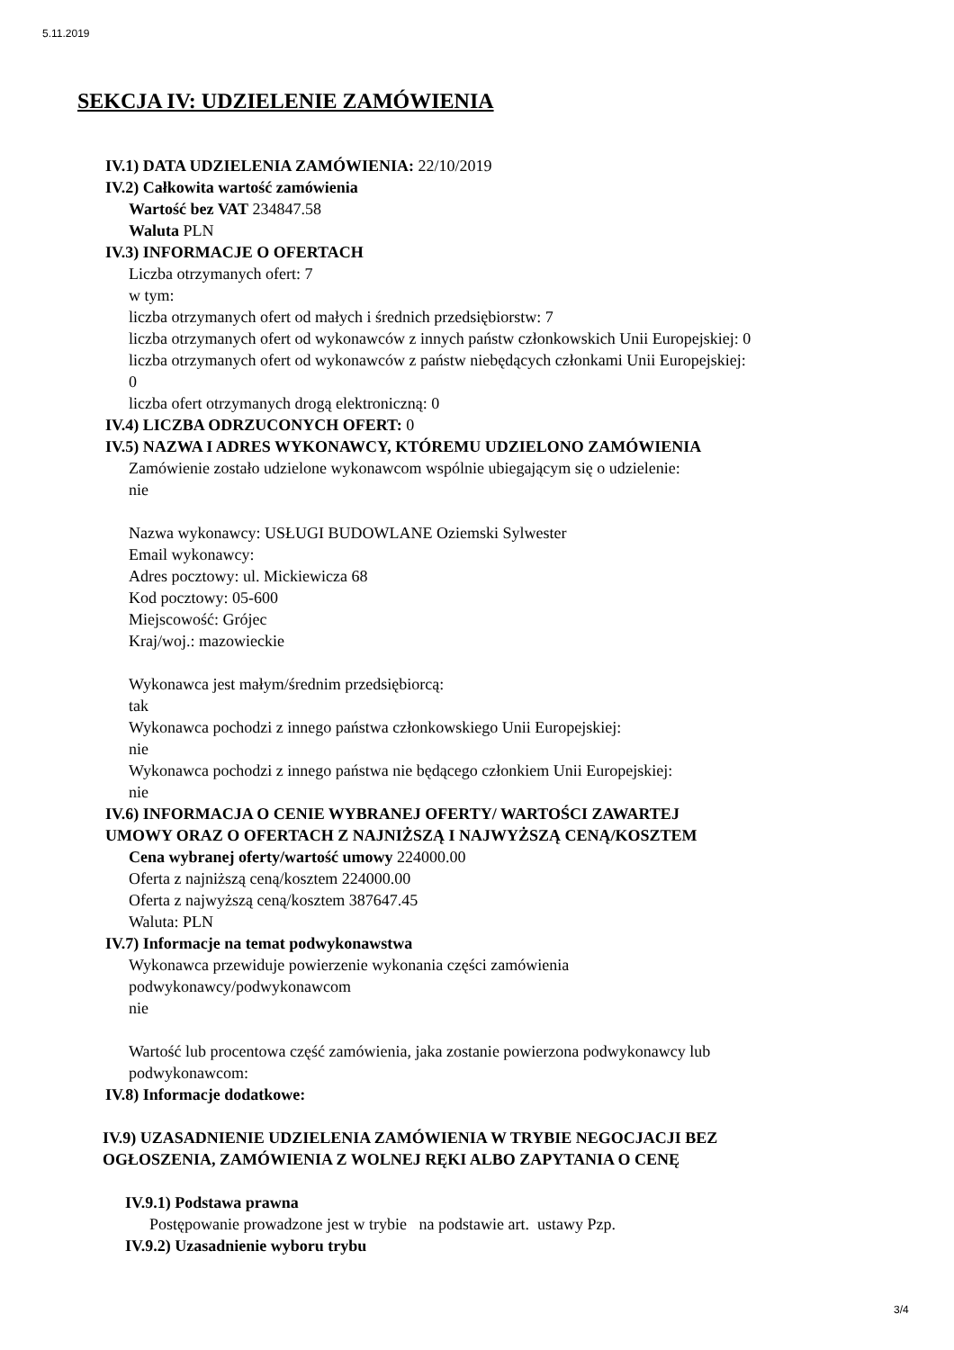5.11.2019
SEKCJA IV: UDZIELENIE ZAMÓWIENIA
IV.1) DATA UDZIELENIA ZAMÓWIENIA: 22/10/2019
IV.2) Całkowita wartość zamówienia
Wartość bez VAT 234847.58
Waluta PLN
IV.3) INFORMACJE O OFERTACH
Liczba otrzymanych ofert: 7
w tym:
liczba otrzymanych ofert od małych i średnich przedsiębiorstw: 7
liczba otrzymanych ofert od wykonawców z innych państw członkowskich Unii Europejskiej: 0
liczba otrzymanych ofert od wykonawców z państw niebędących członkami Unii Europejskiej:
0
liczba ofert otrzymanych drogą elektroniczną: 0
IV.4) LICZBA ODRZUCONYCH OFERT: 0
IV.5) NAZWA I ADRES WYKONAWCY, KTÓREMU UDZIELONO ZAMÓWIENIA
Zamówienie zostało udzielone wykonawcom wspólnie ubiegającym się o udzielenie:
nie
Nazwa wykonawcy: USŁUGI BUDOWLANE Oziemski Sylwester
Email wykonawcy:
Adres pocztowy: ul. Mickiewicza 68
Kod pocztowy: 05-600
Miejscowość: Grójec
Kraj/woj.: mazowieckie
Wykonawca jest małym/średnim przedsiębiorcą:
tak
Wykonawca pochodzi z innego państwa członkowskiego Unii Europejskiej:
nie
Wykonawca pochodzi z innego państwa nie będącego członkiem Unii Europejskiej:
nie
IV.6) INFORMACJA O CENIE WYBRANEJ OFERTY/ WARTOŚCI ZAWARTEJ
UMOWY ORAZ O OFERTACH Z NAJNIŻSZĄ I NAJWYŻSZĄ CENĄ/KOSZTEM
Cena wybranej oferty/wartość umowy 224000.00
Oferta z najniższą ceną/kosztem 224000.00
Oferta z najwyższą ceną/kosztem 387647.45
Waluta: PLN
IV.7) Informacje na temat podwykonawstwa
Wykonawca przewiduje powierzenie wykonania części zamówienia
podwykonawcy/podwykonawcom
nie
Wartość lub procentowa część zamówienia, jaka zostanie powierzona podwykonawcy lub
podwykonawcom:
IV.8) Informacje dodatkowe:
IV.9) UZASADNIENIE UDZIELENIA ZAMÓWIENIA W TRYBIE NEGOCJACJI BEZ
OGŁOSZENIA, ZAMÓWIENIA Z WOLNEJ RĘKI ALBO ZAPYTANIA O CENĘ
IV.9.1) Podstawa prawna
Postępowanie prowadzone jest w trybie na podstawie art. ustawy Pzp.
IV.9.2) Uzasadnienie wyboru trybu
3/4